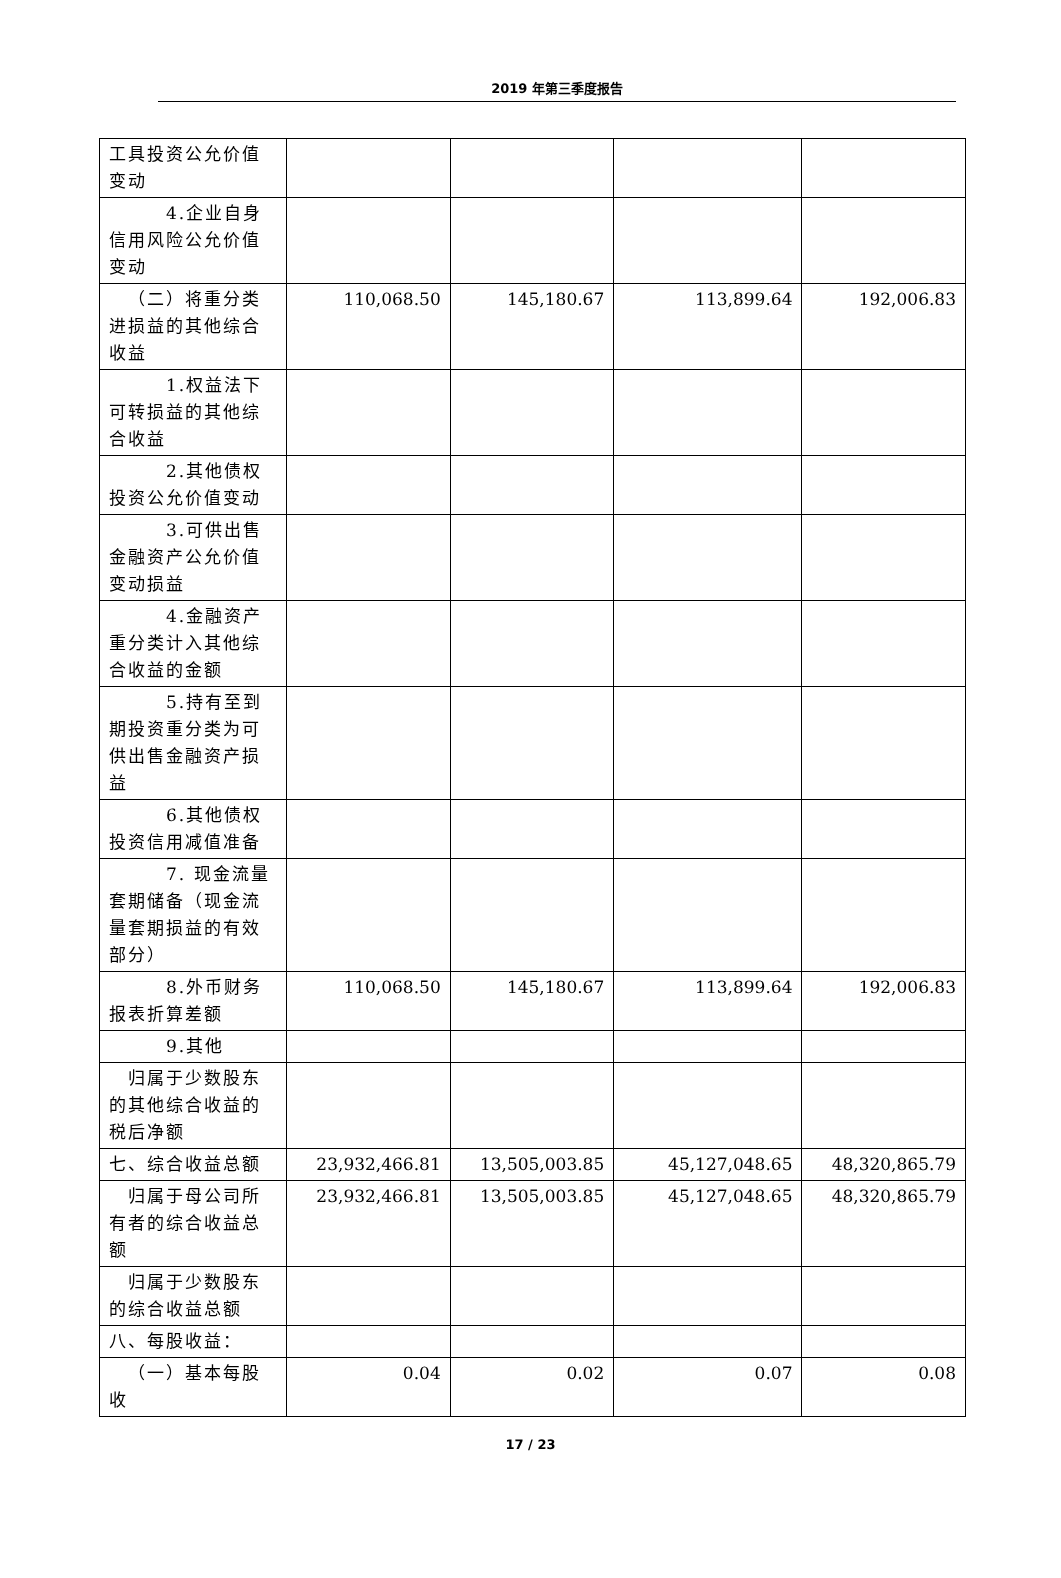2019 年第三季度报告
| 工具投资公允价值变动 | | | | |
| 4.企业自身信用风险公允价值变动 | | | | |
| （二）将重分类进损益的其他综合收益 | 110,068.50 | 145,180.67 | 113,899.64 | 192,006.83 |
| 1.权益法下可转损益的其他综合收益 | | | | |
| 2.其他债权投资公允价值变动 | | | | |
| 3.可供出售金融资产公允价值变动损益 | | | | |
| 4.金融资产重分类计入其他综合收益的金额 | | | | |
| 5.持有至到期投资重分类为可供出售金融资产损益 | | | | |
| 6.其他债权投资信用减值准备 | | | | |
| 7. 现金流量套期储备（现金流量套期损益的有效部分） | | | | |
| 8.外币财务报表折算差额 | 110,068.50 | 145,180.67 | 113,899.64 | 192,006.83 |
| 9.其他 | | | | |
| 归属于少数股东的其他综合收益的税后净额 | | | | |
| 七、综合收益总额 | 23,932,466.81 | 13,505,003.85 | 45,127,048.65 | 48,320,865.79 |
| 归属于母公司所有者的综合收益总额 | 23,932,466.81 | 13,505,003.85 | 45,127,048.65 | 48,320,865.79 |
| 归属于少数股东的综合收益总额 | | | | |
| 八、每股收益： | | | | |
| （一）基本每股收 | 0.04 | 0.02 | 0.07 | 0.08 |
17 / 23